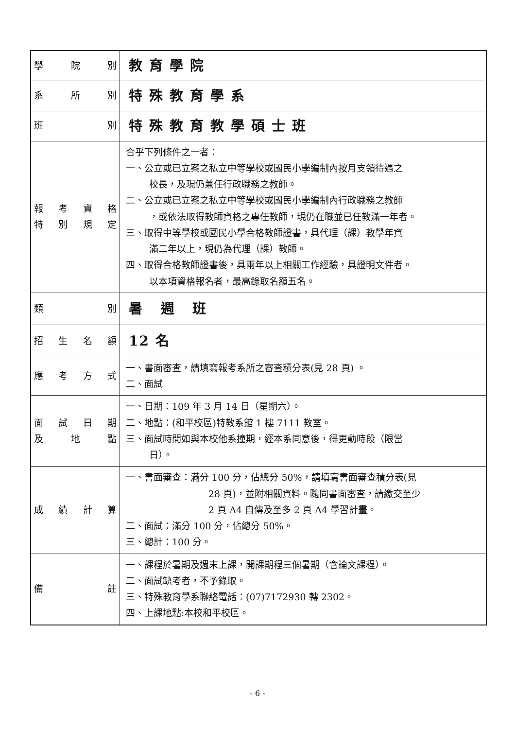| 學 院 別 | 教育學院 |
| 系 所 別 | 特殊教育學系 |
| 班 別 | 特殊教育教學碩士班 |
| 報 考 資 格 特 別 規 定 | 合乎下列條件之一者： 一、公立或已立案之私立中等學校或國民小學編制內按月支領待遇之 校長，及現仍兼任行政職務之教師。 二、公立或已立案之私立中等學校或國民小學編制內行政職務之教師 ，或依法取得教師資格之專任教師，現仍在職並已任教滿一年者。 三、取得中等學校或國民小學合格教師證書，具代理（課）教學年資 滿二年以上，現仍為代理（課）教師。 四、取得合格教師證書後，具兩年以上相關工作經驗，具證明文件者。 以本項資格報名者，最高錄取名額五名。 |
| 類 別 | 暑 週 班 |
| 招 生 名 額 | 12 名 |
| 應 考 方 式 | 一、書面審查，請填寫報考系所之審查積分表(見 28 頁) 。 二、面試 |
| 面 試 日 期 及 地 點 | 一、日期：109 年 3 月 14 日（星期六）。 二、地點：(和平校區)特教系館 1 樓 7111 教室。 三、面試時間如與本校他系撞期，經本系同意後，得更動時段（限當 日）。 |
| 成 績 計 算 | 一、書面審查：滿分 100 分，佔總分 50%，請填寫書面審查積分表(見 28 頁)，並附相關資料。隨同書面審查，請繳交至少 2 頁 A4 自傳及至多 2 頁 A4 學習計畫。 二、面試：滿分 100 分，佔總分 50%。 三、總計：100 分。 |
| 備 註 | 一、課程於暑期及週末上課，開課期程三個暑期（含論文課程）。 二、面試缺考者，不予錄取。 三、特殊教育學系聯絡電話：(07)7172930 轉 2302。 四、上課地點:本校和平校區。 |
- 6 -